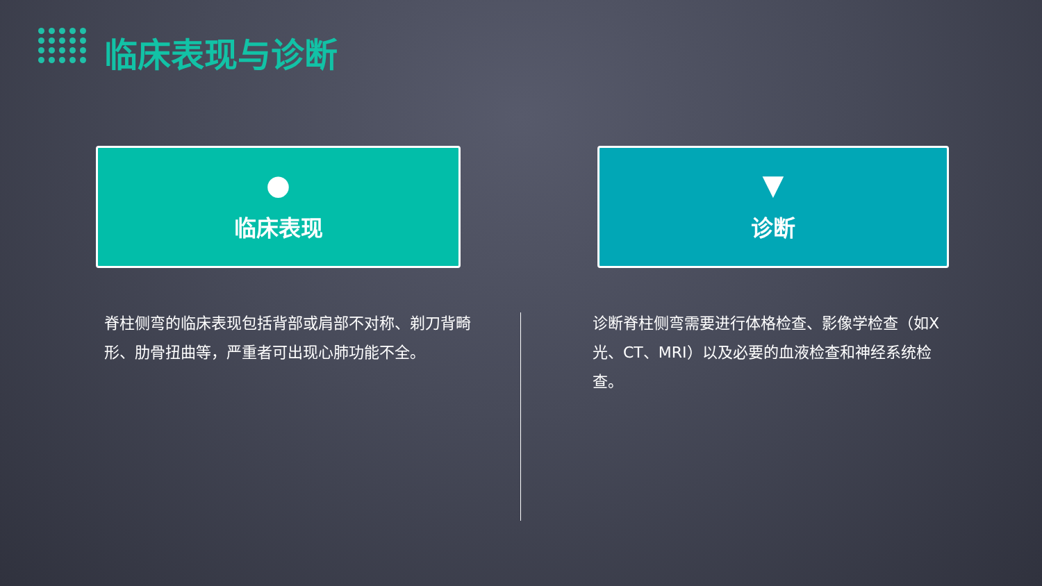临床表现与诊断
●
临床表现
▼
诊断
脊柱侧弯的临床表现包括背部或肩部不对称、剃刀背畸形、肋骨扭曲等，严重者可出现心肺功能不全。
诊断脊柱侧弯需要进行体格检查、影像学检查（如X光、CT、MRI）以及必要的血液检查和神经系统检查。